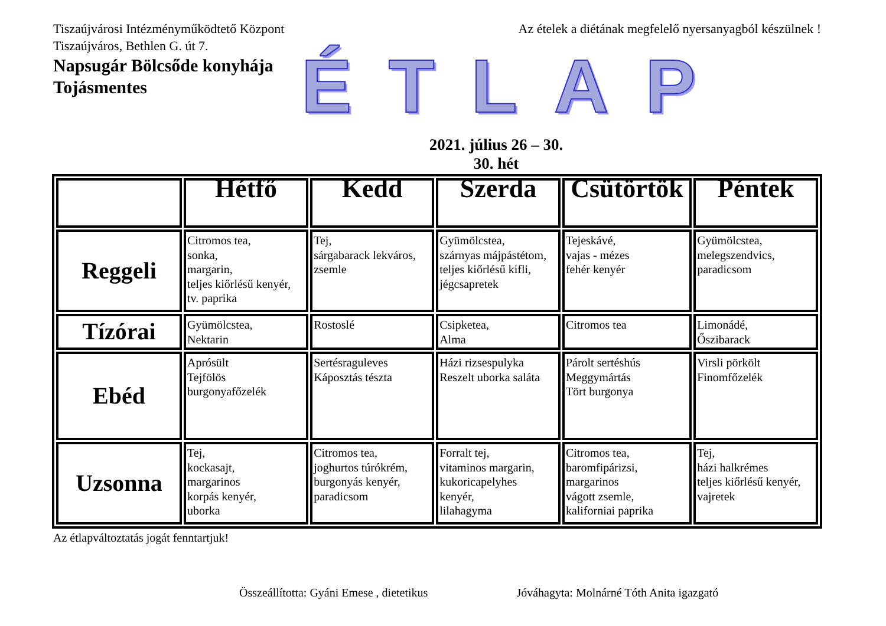Tiszaújvárosi Intézményműködtető Központ
Tiszaújváros, Bethlen G. út 7.
Az ételek a diétának megfelelő nyersanyagból készülnek !
Napsugár Bölcsőde konyhája
Tojásmentes
ÉTLAP
2021. július 26 – 30.
30. hét
| | Hétfő | Kedd | Szerda | Csütörtök | Péntek |
| --- | --- | --- | --- | --- | --- |
| Reggeli | Citromos tea, sonka, margarin, teljes kiőrlésű kenyér, tv. paprika | Tej, sárgabarack lekváros, zsemle | Gyümölcstea, szárnyas májpástétom, teljes kiőrlésű kifli, jégcsapretek | Tejeskávé, vajas - mézes fehér kenyér | Gyümölcstea, melegszendvics, paradicsom |
| Tízórai | Gyümölcstea, Nektarin | Rostoslé | Csipketea, Alma | Citromos tea | Limonádé, Őszibarack |
| Ebéd | Aprósült Tejfölös burgonyafőzelék | Sertésraguleves Káposztás tészta | Házi rizsespulyka Reszelt uborka saláta | Párolt sertéshús Meggymártás Tört burgonya | Virsli pörkölt Finomfőzelék |
| Uzsonna | Tej, kockasajt, margarinos korpás kenyér, uborka | Citromos tea, joghurtos túrókrém, burgonyás kenyér, paradicsom | Forralt tej, vitaminos margarin, kukoricapelyhes kenyér, lilahagyma | Citromos tea, baromfipárizsi, margarinos vágott zsemle, kaliforniai paprika | Tej, házi halkrémes teljes kiőrlésű kenyér, vajretek |
Az étlapváltoztatás jogát fenntartjuk!
Összeállította: Gyáni Emese , dietetikus
Jóváhagyta: Molnárné Tóth Anita igazgató